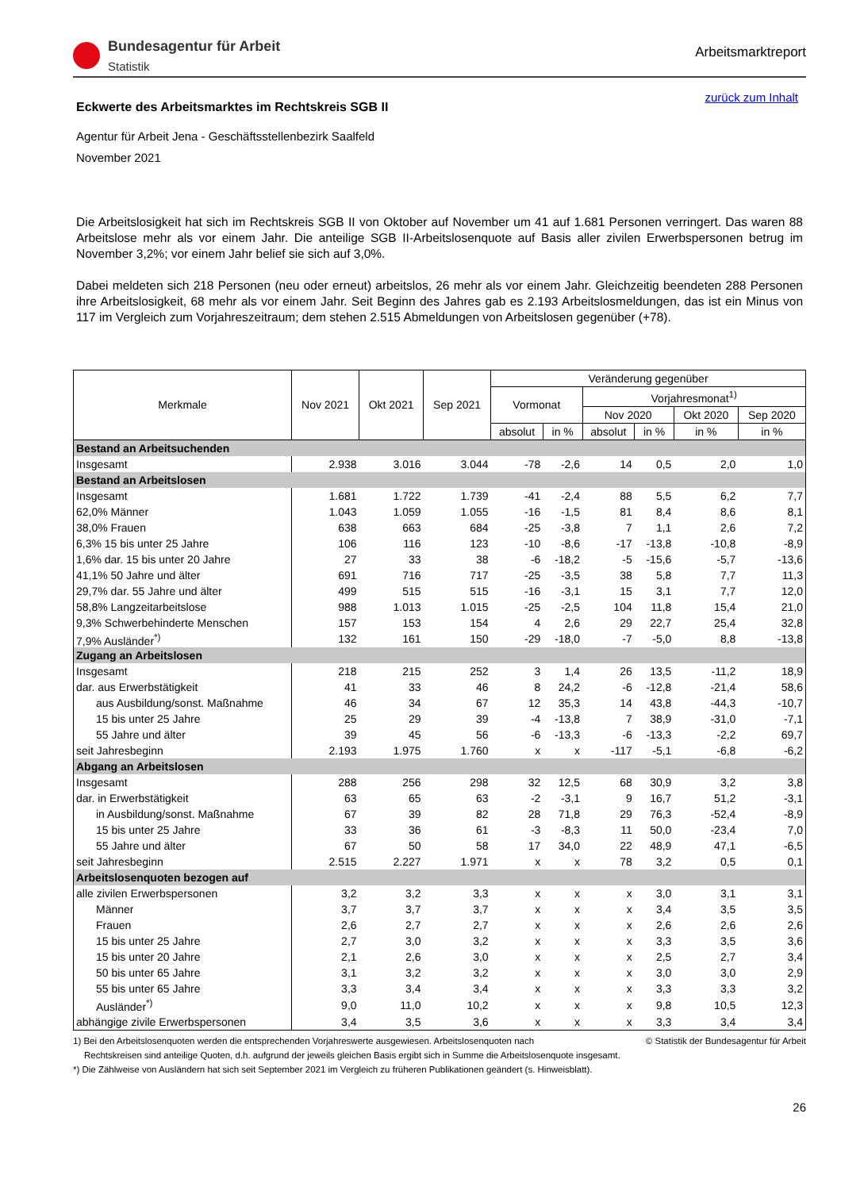Bundesagentur für Arbeit
Statistik
Arbeitsmarktreport
Eckwerte des Arbeitsmarktes im Rechtskreis SGB II zurück zum Inhalt
Agentur für Arbeit Jena - Geschäftsstellenbezirk Saalfeld
November 2021
Die Arbeitslosigkeit hat sich im Rechtskreis SGB II von Oktober auf November um 41 auf 1.681 Personen verringert. Das waren 88 Arbeitslose mehr als vor einem Jahr. Die anteilige SGB II-Arbeitslosenquote auf Basis aller zivilen Erwerbspersonen betrug im November 3,2%; vor einem Jahr belief sie sich auf 3,0%.
Dabei meldeten sich 218 Personen (neu oder erneut) arbeitslos, 26 mehr als vor einem Jahr. Gleichzeitig beendeten 288 Personen ihre Arbeitslosigkeit, 68 mehr als vor einem Jahr. Seit Beginn des Jahres gab es 2.193 Arbeitslosmeldungen, das ist ein Minus von 117 im Vergleich zum Vorjahreszeitraum; dem stehen 2.515 Abmeldungen von Arbeitslosen gegenüber (+78).
| Merkmale | Nov 2021 | Okt 2021 | Sep 2021 | Veränderung gegenüber | | | | | |
| --- | --- | --- | --- | --- | --- | --- | --- | --- | --- |
| | | | | Vormonat | | Vorjahresmonat<sup>1)</sup> | | | |
| | | | | | | Nov 2020 | | Okt 2020 | Sep 2020 |
| | | | | absolut | in % | absolut | in % | in % | in % |
| Bestand an Arbeitsuchenden | | | | | | | | | |
| Insgesamt | 2.938 | 3.016 | 3.044 | -78 | -2,6 | 14 | 0,5 | 2,0 | 1,0 |
| Bestand an Arbeitslosen | | | | | | | | | |
| Insgesamt | 1.681 | 1.722 | 1.739 | -41 | -2,4 | 88 | 5,5 | 6,2 | 7,7 |
| 62,0% Männer | 1.043 | 1.059 | 1.055 | -16 | -1,5 | 81 | 8,4 | 8,6 | 8,1 |
| 38,0% Frauen | 638 | 663 | 684 | -25 | -3,8 | 7 | 1,1 | 2,6 | 7,2 |
| 6,3% 15 bis unter 25 Jahre | 106 | 116 | 123 | -10 | -8,6 | -17 | -13,8 | -10,8 | -8,9 |
| 1,6% dar. 15 bis unter 20 Jahre | 27 | 33 | 38 | -6 | -18,2 | -5 | -15,6 | -5,7 | -13,6 |
| 41,1% 50 Jahre und älter | 691 | 716 | 717 | -25 | -3,5 | 38 | 5,8 | 7,7 | 11,3 |
| 29,7% dar. 55 Jahre und älter | 499 | 515 | 515 | -16 | -3,1 | 15 | 3,1 | 7,7 | 12,0 |
| 58,8% Langzeitarbeitslose | 988 | 1.013 | 1.015 | -25 | -2,5 | 104 | 11,8 | 15,4 | 21,0 |
| 9,3% Schwerbehinderte Menschen | 157 | 153 | 154 | 4 | 2,6 | 29 | 22,7 | 25,4 | 32,8 |
| 7,9% Ausländer<sup>*)</sup> | 132 | 161 | 150 | -29 | -18,0 | -7 | -5,0 | 8,8 | -13,8 |
| Zugang an Arbeitslosen | | | | | | | | | |
| Insgesamt | 218 | 215 | 252 | 3 | 1,4 | 26 | 13,5 | -11,2 | 18,9 |
| dar. aus Erwerbstätigkeit | 41 | 33 | 46 | 8 | 24,2 | -6 | -12,8 | -21,4 | 58,6 |
| aus Ausbildung/sonst. Maßnahme | 46 | 34 | 67 | 12 | 35,3 | 14 | 43,8 | -44,3 | -10,7 |
| 15 bis unter 25 Jahre | 25 | 29 | 39 | -4 | -13,8 | 7 | 38,9 | -31,0 | -7,1 |
| 55 Jahre und älter | 39 | 45 | 56 | -6 | -13,3 | -6 | -13,3 | -2,2 | 69,7 |
| seit Jahresbeginn | 2.193 | 1.975 | 1.760 | x | x | -117 | -5,1 | -6,8 | -6,2 |
| Abgang an Arbeitslosen | | | | | | | | | |
| Insgesamt | 288 | 256 | 298 | 32 | 12,5 | 68 | 30,9 | 3,2 | 3,8 |
| dar. in Erwerbstätigkeit | 63 | 65 | 63 | -2 | -3,1 | 9 | 16,7 | 51,2 | -3,1 |
| in Ausbildung/sonst. Maßnahme | 67 | 39 | 82 | 28 | 71,8 | 29 | 76,3 | -52,4 | -8,9 |
| 15 bis unter 25 Jahre | 33 | 36 | 61 | -3 | -8,3 | 11 | 50,0 | -23,4 | 7,0 |
| 55 Jahre und älter | 67 | 50 | 58 | 17 | 34,0 | 22 | 48,9 | 47,1 | -6,5 |
| seit Jahresbeginn | 2.515 | 2.227 | 1.971 | x | x | 78 | 3,2 | 0,5 | 0,1 |
| Arbeitslosenquoten bezogen auf | | | | | | | | | |
| alle zivilen Erwerbspersonen | 3,2 | 3,2 | 3,3 | x | x | x | 3,0 | 3,1 | 3,1 |
| Männer | 3,7 | 3,7 | 3,7 | x | x | x | 3,4 | 3,5 | 3,5 |
| Frauen | 2,6 | 2,7 | 2,7 | x | x | x | 2,6 | 2,6 | 2,6 |
| 15 bis unter 25 Jahre | 2,7 | 3,0 | 3,2 | x | x | x | 3,3 | 3,5 | 3,6 |
| 15 bis unter 20 Jahre | 2,1 | 2,6 | 3,0 | x | x | x | 2,5 | 2,7 | 3,4 |
| 50 bis unter 65 Jahre | 3,1 | 3,2 | 3,2 | x | x | x | 3,0 | 3,0 | 2,9 |
| 55 bis unter 65 Jahre | 3,3 | 3,4 | 3,4 | x | x | x | 3,3 | 3,3 | 3,2 |
| Ausländer<sup>*)</sup> | 9,0 | 11,0 | 10,2 | x | x | x | 9,8 | 10,5 | 12,3 |
| abhängige zivile Erwerbspersonen | 3,4 | 3,5 | 3,6 | x | x | x | 3,3 | 3,4 | 3,4 |
1) Bei den Arbeitslosenquoten werden die entsprechenden Vorjahreswerte ausgewiesen. Arbeitslosenquoten nach © Statistik der Bundesagentur für Arbeit
Rechtskreisen sind anteilige Quoten, d.h. aufgrund der jeweils gleichen Basis ergibt sich in Summe die Arbeitslosenquote insgesamt.
*) Die Zählweise von Ausländern hat sich seit September 2021 im Vergleich zu früheren Publikationen geändert (s. Hinweisblatt).
26